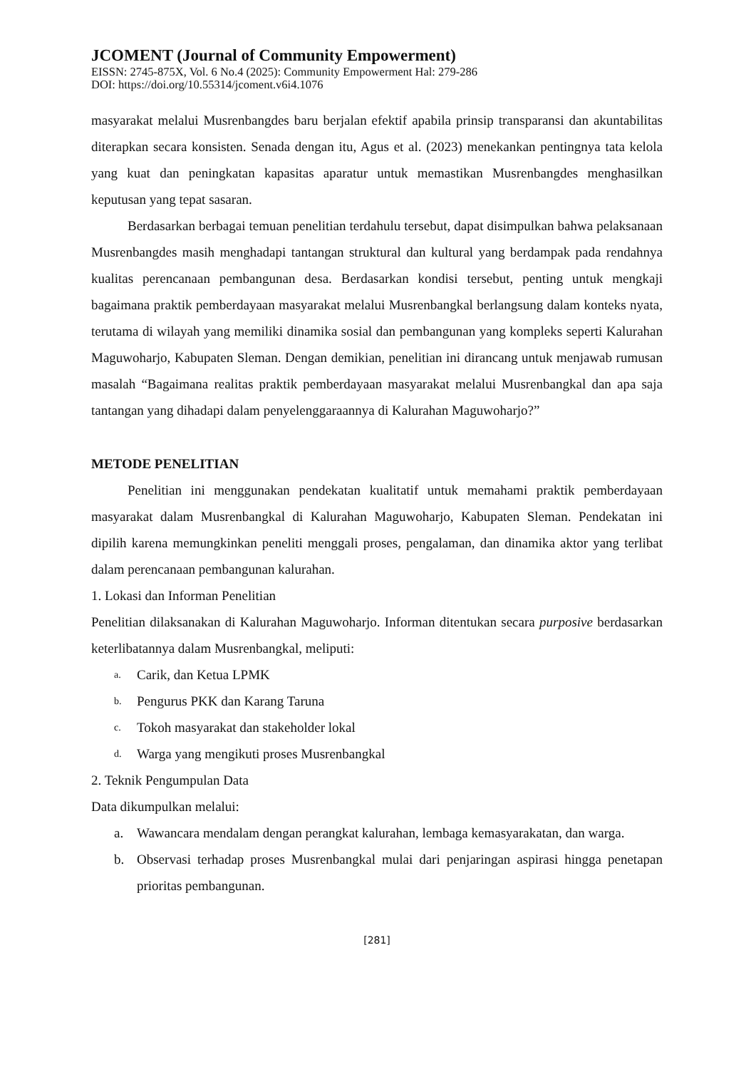JCOMENT (Journal of Community Empowerment)
EISSN: 2745-875X, Vol. 6 No.4 (2025): Community Empowerment Hal: 279-286
DOI: https://doi.org/10.55314/jcoment.v6i4.1076
masyarakat melalui Musrenbangdes baru berjalan efektif apabila prinsip transparansi dan akuntabilitas diterapkan secara konsisten. Senada dengan itu, Agus et al. (2023) menekankan pentingnya tata kelola yang kuat dan peningkatan kapasitas aparatur untuk memastikan Musrenbangdes menghasilkan keputusan yang tepat sasaran.
Berdasarkan berbagai temuan penelitian terdahulu tersebut, dapat disimpulkan bahwa pelaksanaan Musrenbangdes masih menghadapi tantangan struktural dan kultural yang berdampak pada rendahnya kualitas perencanaan pembangunan desa. Berdasarkan kondisi tersebut, penting untuk mengkaji bagaimana praktik pemberdayaan masyarakat melalui Musrenbangkal berlangsung dalam konteks nyata, terutama di wilayah yang memiliki dinamika sosial dan pembangunan yang kompleks seperti Kalurahan Maguwoharjo, Kabupaten Sleman. Dengan demikian, penelitian ini dirancang untuk menjawab rumusan masalah “Bagaimana realitas praktik pemberdayaan masyarakat melalui Musrenbangkal dan apa saja tantangan yang dihadapi dalam penyelenggaraannya di Kalurahan Maguwoharjo?”
METODE PENELITIAN
Penelitian ini menggunakan pendekatan kualitatif untuk memahami praktik pemberdayaan masyarakat dalam Musrenbangkal di Kalurahan Maguwoharjo, Kabupaten Sleman. Pendekatan ini dipilih karena memungkinkan peneliti menggali proses, pengalaman, dan dinamika aktor yang terlibat dalam perencanaan pembangunan kalurahan.
1. Lokasi dan Informan Penelitian
Penelitian dilaksanakan di Kalurahan Maguwoharjo. Informan ditentukan secara purposive berdasarkan keterlibatannya dalam Musrenbangkal, meliputi:
a. Carik, dan Ketua LPMK
b. Pengurus PKK dan Karang Taruna
c. Tokoh masyarakat dan stakeholder lokal
d. Warga yang mengikuti proses Musrenbangkal
2. Teknik Pengumpulan Data
Data dikumpulkan melalui:
a. Wawancara mendalam dengan perangkat kalurahan, lembaga kemasyarakatan, dan warga.
b. Observasi terhadap proses Musrenbangkal mulai dari penjaringan aspirasi hingga penetapan prioritas pembangunan.
[281]